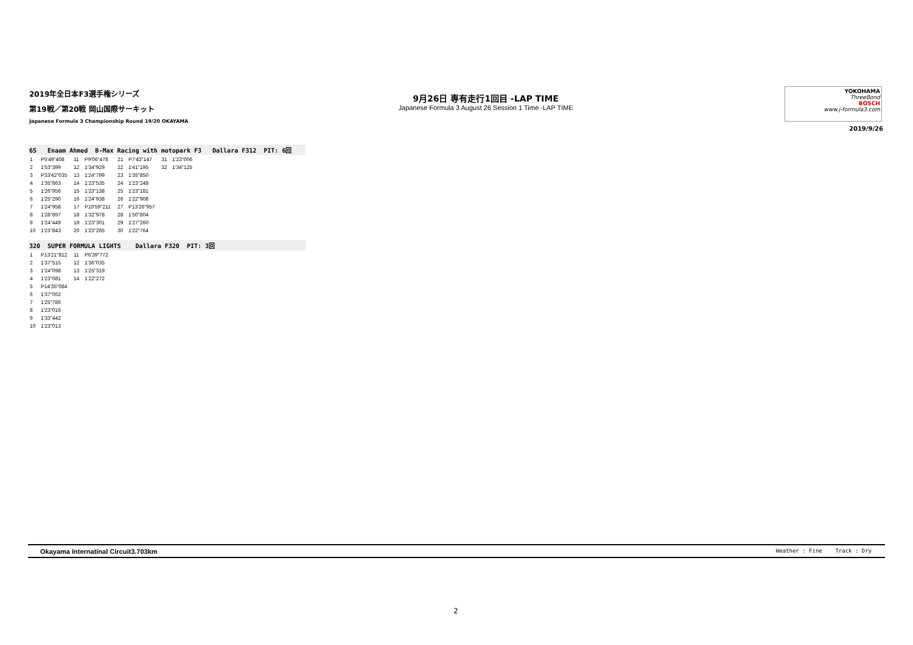2019年全日本F3選手権シリーズ
第19戦／第20戦 岡山国際サーキット
Japanese Formula 3 Championship Round 19/20 OKAYAMA
9月26日 専有走行1回目 -LAP TIME
Japanese Formula 3 August 26 Session 1 Time -LAP TIME
YOKOHAMA
ThreeBond
BOSCH
www.j-formula3.com
2019/9/26
65 Enaam Ahmed B-Max Racing with motopark F3 Dallara F312 PIT: 6回
| 1 | P5'49"408 | 11 | P9'06"478 | 21 | P7'43"147 | 31 | 1'23"006 |
| 2 | 1'53"399 | 12 | 1'34"929 | 22 | 1'41"195 | 32 | 1'34"125 |
| 3 | P33'42"035 | 13 | 1'24"799 | 23 | 1'35"850 | | |
| 4 | 1'35"863 | 14 | 1'23"535 | 24 | 1'23"248 | | |
| 5 | 1'26"956 | 15 | 1'23"138 | 25 | 1'23"181 | | |
| 6 | 1'25"290 | 16 | 1'24"938 | 26 | 1'22"908 | | |
| 7 | 1'24"958 | 17 | P10'59"211 | 27 | P13'26"957 | | |
| 8 | 1'28"897 | 18 | 1'32"978 | 28 | 1'50"804 | | |
| 9 | 1'24"449 | 19 | 1'23"301 | 29 | 1'27"260 | | |
| 10 | 1'23"843 | 20 | 1'23"265 | 30 | 1'22"764 | | |
320 SUPER FORMULA LIGHTS Dallara F320 PIT: 3回
| 1 | P13'21"812 | 11 | P6'39"772 |
| 2 | 1'37"515 | 12 | 1'36"035 |
| 3 | 1'24"098 | 13 | 1'25"319 |
| 4 | 1'23"681 | 14 | 1'22"272 |
| 5 | P14'35"084 | | |
| 6 | 1'37"062 | | |
| 7 | 1'25"786 | | |
| 8 | 1'23"016 | | |
| 9 | 1'33"442 | | |
| 10 | 1'23"013 | | |
Okayama Internatinal Circuit3.703km Weather : Fine Track : Dry
2